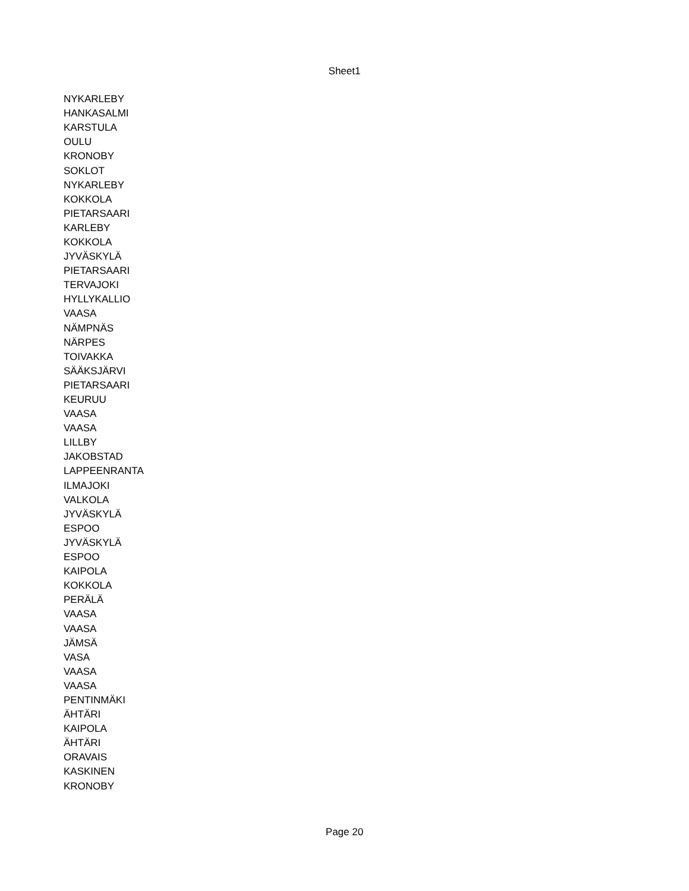Sheet1
| NYKARLEBY |
| HANKASALMI |
| KARSTULA |
| OULU |
| KRONOBY |
| SOKLOT |
| NYKARLEBY |
| KOKKOLA |
| PIETARSAARI |
| KARLEBY |
| KOKKOLA |
| JYVÄSKYLÄ |
| PIETARSAARI |
| TERVAJOKI |
| HYLLYKALLIO |
| VAASA |
| NÄMPNÄS |
| NÄRPES |
| TOIVAKKA |
| SÄÄKSJÄRVI |
| PIETARSAARI |
| KEURUU |
| VAASA |
| VAASA |
| LILLBY |
| JAKOBSTAD |
| LAPPEENRANTA |
| ILMAJOKI |
| VALKOLA |
| JYVÄSKYLÄ |
| ESPOO |
| JYVÄSKYLÄ |
| ESPOO |
| KAIPOLA |
| KOKKOLA |
| PERÄLÄ |
| VAASA |
| VAASA |
| JÄMSÄ |
| VASA |
| VAASA |
| VAASA |
| PENTINMÄKI |
| ÄHTÄRI |
| KAIPOLA |
| ÄHTÄRI |
| ORAVAIS |
| KASKINEN |
| KRONOBY |
Page 20